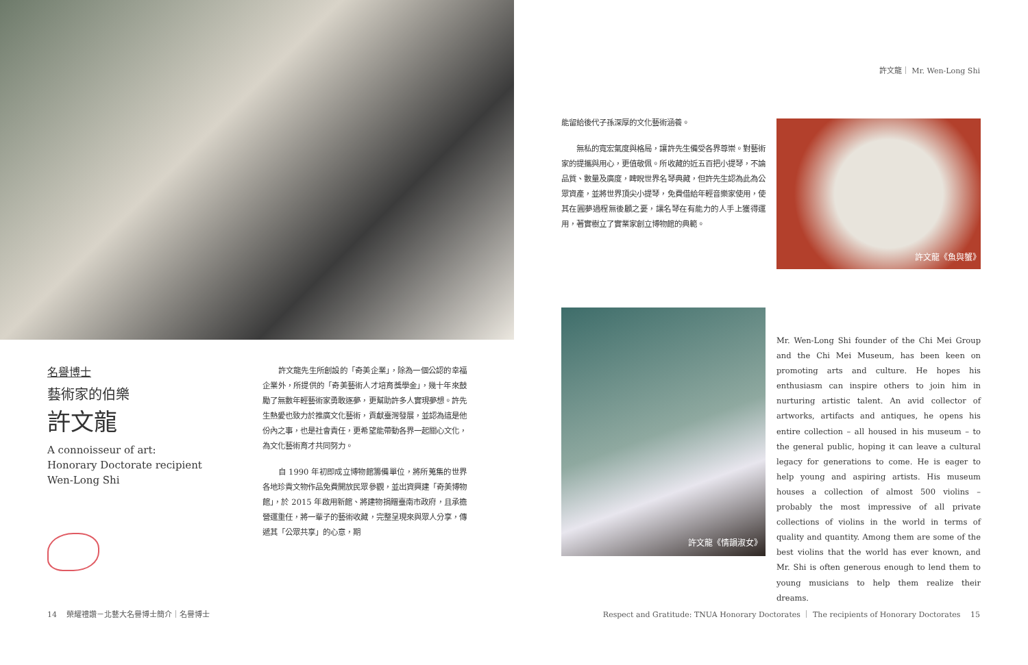許文龍｜ Mr. Wen-Long Shi
名譽博士
藝術家的伯樂
許文龍
A connoisseur of art:
Honorary Doctorate recipient
Wen-Long Shi
　　許文龍先生所創設的「奇美企業」，除為一個公認的幸福企業外，所提供的「奇美藝術人才培育獎學金」，幾十年來鼓勵了無數年輕藝術家勇敢逐夢，更幫助許多人實現夢想。許先生熱愛也致力於推廣文化藝術，貢獻臺灣發展，並認為這是他份內之事，也是社會責任，更希望能帶動各界一起關心文化，為文化藝術育才共同努力。
　　自 1990 年初即成立博物館籌備單位，將所蒐集的世界各地珍貴文物作品免費開放民眾參觀，並出資興建「奇美博物館」，於 2015 年啟用新館、將建物捐贈臺南市政府，且承擔營運重任，將一輩子的藝術收藏，完整呈現來與眾人分享，傳遞其「公眾共享」的心意，期
能留給後代子孫深厚的文化藝術涵養。
　　無私的寬宏氣度與格局，讓許先生備受各界尊崇。對藝術家的提攜與用心，更值敬佩。所收藏的近五百把小提琴，不論品質、數量及廣度，睥睨世界名琴典藏，但許先生認為此為公眾資產，並將世界頂尖小提琴，免費借給年輕音樂家使用，使其在圓夢過程無後顧之憂，讓名琴在有能力的人手上獲得運用，著實樹立了實業家創立博物館的典範。
許文龍《魚與蟹》
許文龍《情韻淑女》
Mr. Wen-Long Shi founder of the Chi Mei Group and the Chi Mei Museum, has been keen on promoting arts and culture. He hopes his enthusiasm can inspire others to join him in nurturing artistic talent. An avid collector of artworks, artifacts and antiques, he opens his entire collection – all housed in his museum – to the general public, hoping it can leave a cultural legacy for generations to come. He is eager to help young and aspiring artists. His museum houses a collection of almost 500 violins – probably the most impressive of all private collections of violins in the world in terms of quality and quantity. Among them are some of the best violins that the world has ever known, and Mr. Shi is often generous enough to lend them to young musicians to help them realize their dreams.
14 　榮耀禮讚－北藝大名譽博士簡介｜名譽博士
Respect and Gratitude: TNUA Honorary Doctorates ｜ The recipients of Honorary Doctorates 　15